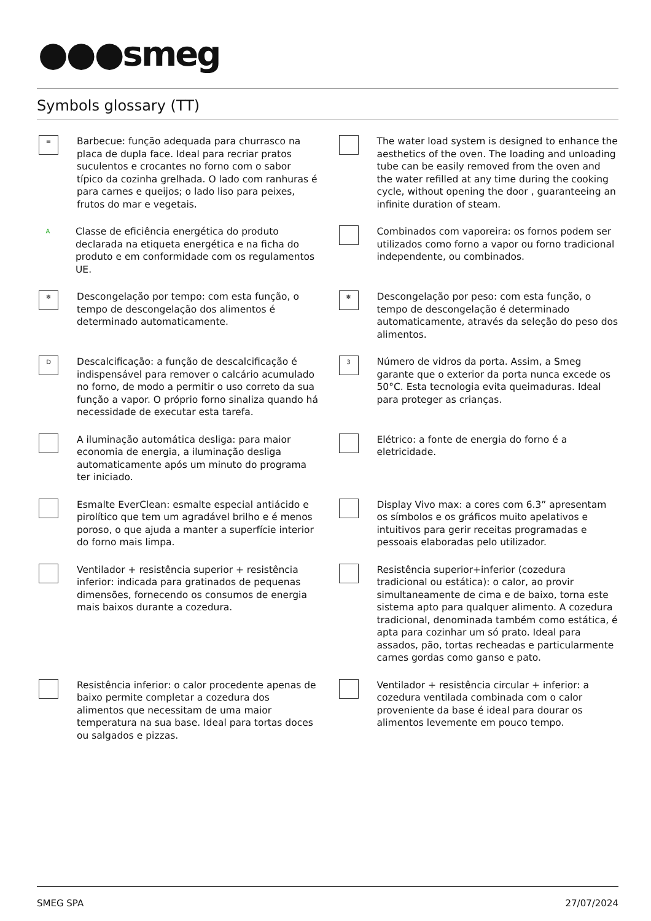●●●smeg
Symbols glossary (TT)
≡
Barbecue: função adequada para churrasco na placa de dupla face. Ideal para recriar pratos suculentos e crocantes no forno com o sabor típico da cozinha grelhada. O lado com ranhuras é para carnes e queijos; o lado liso para peixes, frutos do mar e vegetais.
The water load system is designed to enhance the aesthetics of the oven. The loading and unloading tube can be easily removed from the oven and the water refilled at any time during the cooking cycle, without opening the door , guaranteeing an infinite duration of steam.
A
Classe de eficiência energética do produto declarada na etiqueta energética e na ficha do produto e em conformidade com os regulamentos UE.
Combinados com vaporeira: os fornos podem ser utilizados como forno a vapor ou forno tradicional independente, ou combinados.
❄
Descongelação por tempo: com esta função, o tempo de descongelação dos alimentos é determinado automaticamente.
❄
Descongelação por peso: com esta função, o tempo de descongelação é determinado automaticamente, através da seleção do peso dos alimentos.
D
Descalcificação: a função de descalcificação é indispensável para remover o calcário acumulado no forno, de modo a permitir o uso correto da sua função a vapor. O próprio forno sinaliza quando há necessidade de executar esta tarefa.
3
Número de vidros da porta. Assim, a Smeg garante que o exterior da porta nunca excede os 50°C. Esta tecnologia evita queimaduras. Ideal para proteger as crianças.
A iluminação automática desliga: para maior economia de energia, a iluminação desliga automaticamente após um minuto do programa ter iniciado.
Elétrico: a fonte de energia do forno é a eletricidade.
Esmalte EverClean: esmalte especial antiácido e pirolítico que tem um agradável brilho e é menos poroso, o que ajuda a manter a superfície interior do forno mais limpa.
Display Vivo max: a cores com 6.3” apresentam os símbolos e os gráficos muito apelativos e intuitivos para gerir receitas programadas e pessoais elaboradas pelo utilizador.
Ventilador + resistência superior + resistência inferior: indicada para gratinados de pequenas dimensões, fornecendo os consumos de energia mais baixos durante a cozedura.
Resistência superior+inferior (cozedura tradicional ou estática): o calor, ao provir simultaneamente de cima e de baixo, torna este sistema apto para qualquer alimento. A cozedura tradicional, denominada também como estática, é apta para cozinhar um só prato. Ideal para assados, pão, tortas recheadas e particularmente carnes gordas como ganso e pato.
Resistência inferior: o calor procedente apenas de baixo permite completar a cozedura dos alimentos que necessitam de uma maior temperatura na sua base. Ideal para tortas doces ou salgados e pizzas.
Ventilador + resistência circular + inferior: a cozedura ventilada combinada com o calor proveniente da base é ideal para dourar os alimentos levemente em pouco tempo.
SMEG SPA 27/07/2024